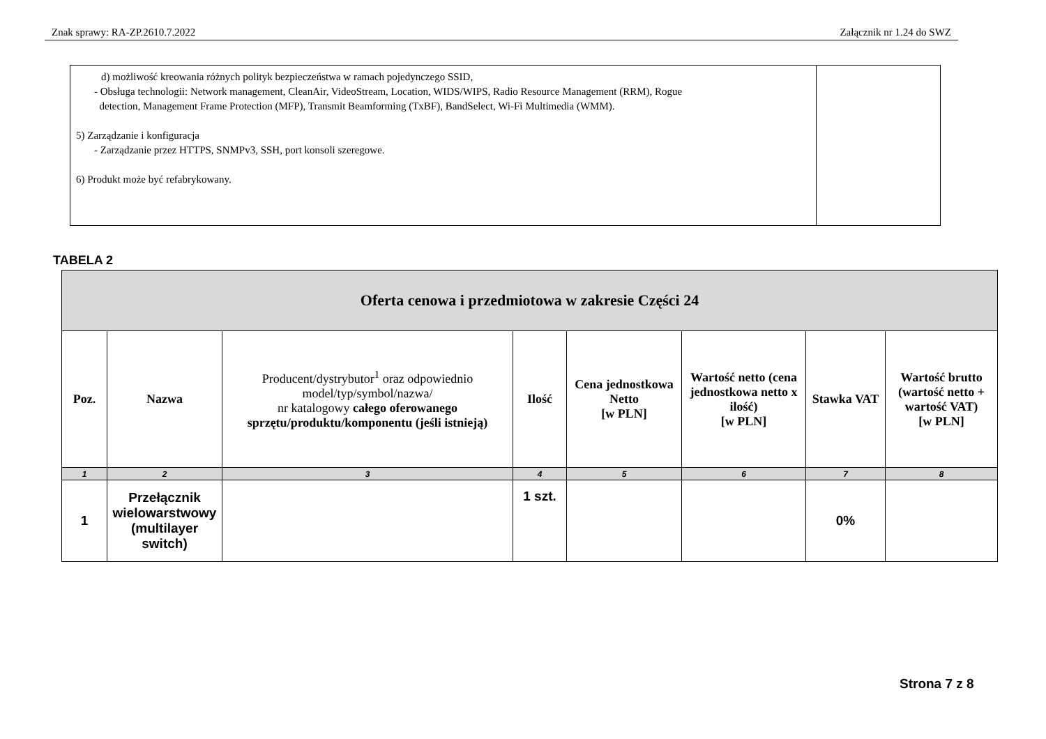Znak sprawy: RA-ZP.2610.7.2022 Załącznik nr 1.24 do SWZ
| d) możliwość kreowania różnych polityk bezpieczeństwa w ramach pojedynczego SSID, - Obsługa technologii: Network management, CleanAir, VideoStream, Location, WIDS/WIPS, Radio Resource Management (RRM), Rogue detection, Management Frame Protection (MFP), Transmit Beamforming (TxBF), BandSelect, Wi-Fi Multimedia (WMM). 5) Zarządzanie i konfiguracja - Zarządzanie przez HTTPS, SNMPv3, SSH, port konsoli szeregowe. 6) Produkt może być refabrykowany. | |
TABELA 2
| Oferta cenowa i przedmiotowa w zakresie Części 24 | | | | | | | |
| --- | --- | --- | --- | --- | --- | --- | --- |
| Poz. | Nazwa | Producent/dystrybutor<sup>1</sup> oraz odpowiednio model/typ/symbol/nazwa/ nr katalogowy całego oferowanego sprzętu/produktu/komponentu (jeśli istnieją) | Ilość | Cena jednostkowa Netto [w PLN] | Wartość netto (cena jednostkowa netto x ilość) [w PLN] | Stawka VAT | Wartość brutto (wartość netto + wartość VAT) [w PLN] |
| 1 | 2 | 3 | 4 | 5 | 6 | 7 | 8 |
| 1 | Przełącznik wielowarstwowy (multilayer switch) | | 1 szt. | | | 0% | |
Strona 7 z 8